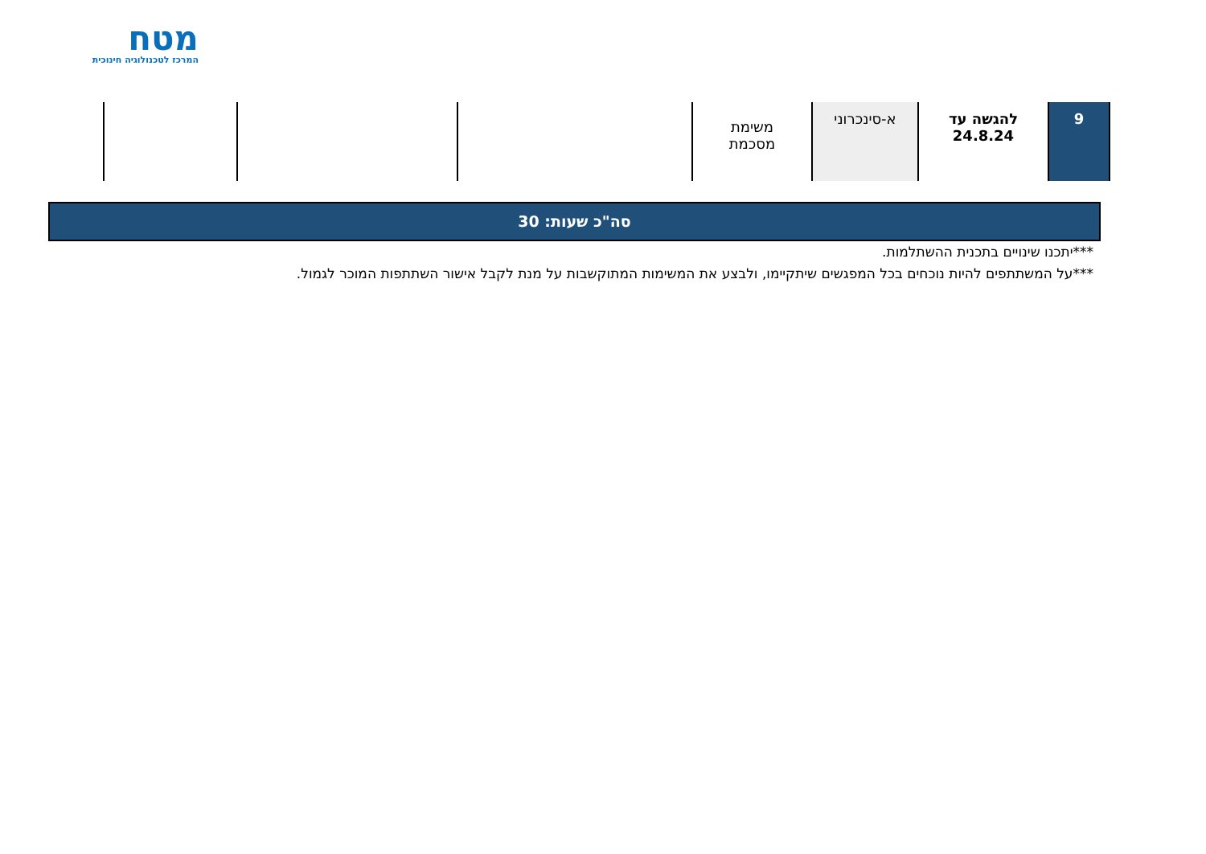מטח
המרכז לטכנולוגיה חינוכית
| 9 | להגשה עד 24.8.24 | א-סינכרוני | משימת מסכמת | | | |
סה"כ שעות: 30
***יתכנו שינויים בתכנית ההשתלמות.
***על המשתתפים להיות נוכחים בכל המפגשים שיתקיימו, ולבצע את המשימות המתוקשבות על מנת לקבל אישור השתתפות המוכר לגמול.